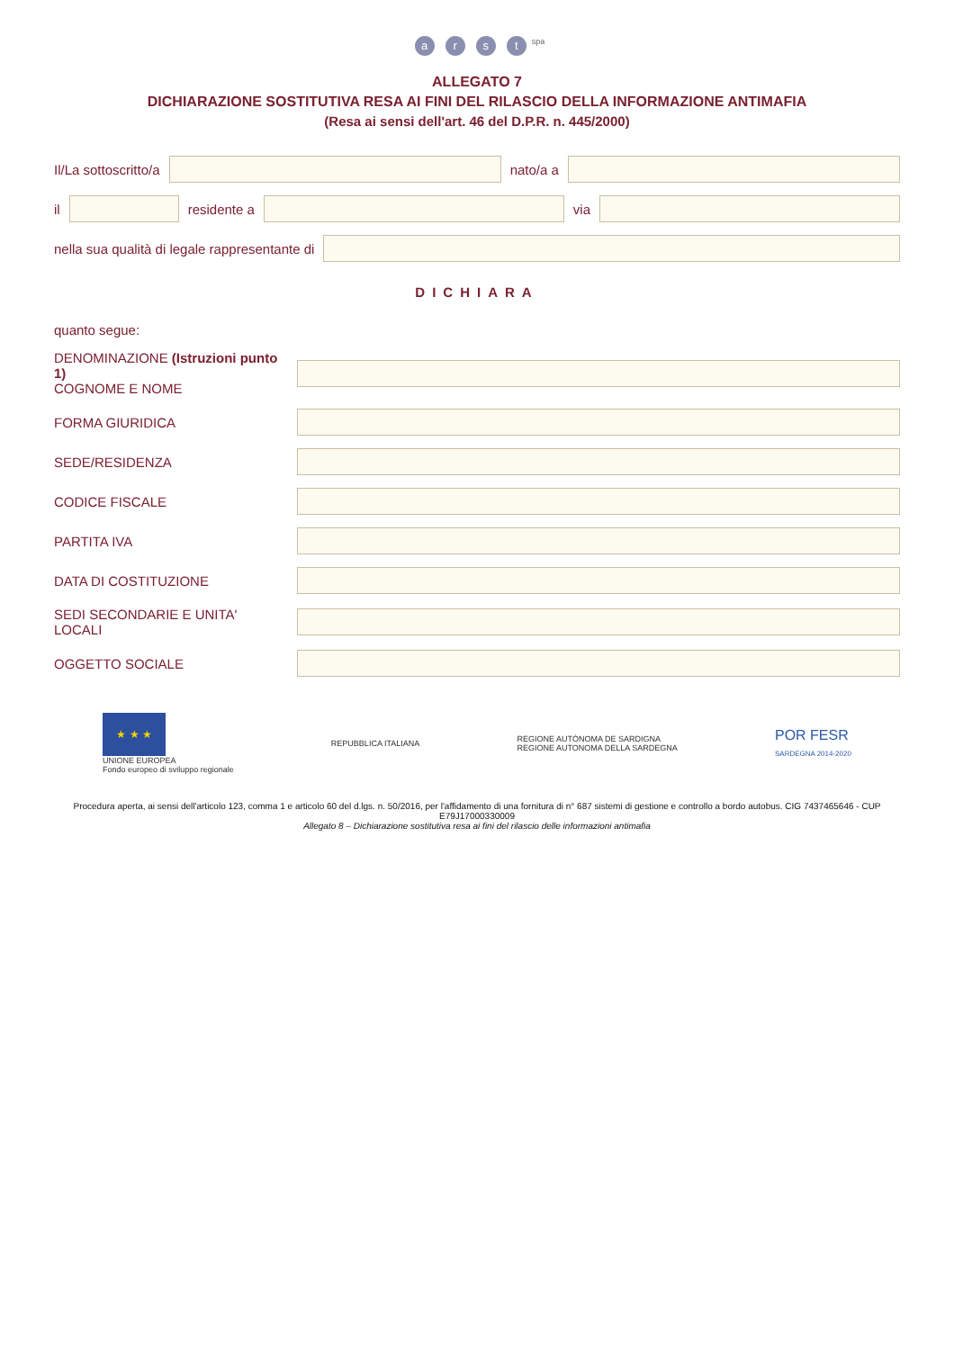arst<sup>spa</sup>
ALLEGATO 7
DICHIARAZIONE SOSTITUTIVA RESA AI FINI DEL RILASCIO DELLA INFORMAZIONE ANTIMAFIA
(Resa ai sensi dell'art. 46 del D.P.R. n. 445/2000)
Il/La sottoscritto/a nato/a a
il residente a via
nella sua qualità di legale rappresentante di
DICHIARA
quanto segue:
DENOMINAZIONE (Istruzioni punto 1)
COGNOME E NOME
FORMA GIURIDICA
SEDE/RESIDENZA
CODICE FISCALE
PARTITA IVA
DATA DI COSTITUZIONE
SEDI SECONDARIE E UNITA' LOCALI
OGGETTO SOCIALE
★ ★ ★
UNIONE EUROPEA
Fondo europeo di sviluppo regionale
REPUBBLICA ITALIANA
REGIONE AUTÒNOMA DE SARDIGNA
REGIONE AUTONOMA DELLA SARDEGNA
POR FESR
SARDEGNA 2014-2020
Procedura aperta, ai sensi dell'articolo 123, comma 1 e articolo 60 del d.lgs. n. 50/2016, per l'affidamento di una fornitura di n° 687 sistemi di gestione e controllo a bordo autobus. CIG 7437465646 - CUP E79J17000330009
Allegato 8 – Dichiarazione sostitutiva resa ai fini del rilascio delle informazioni antimafia